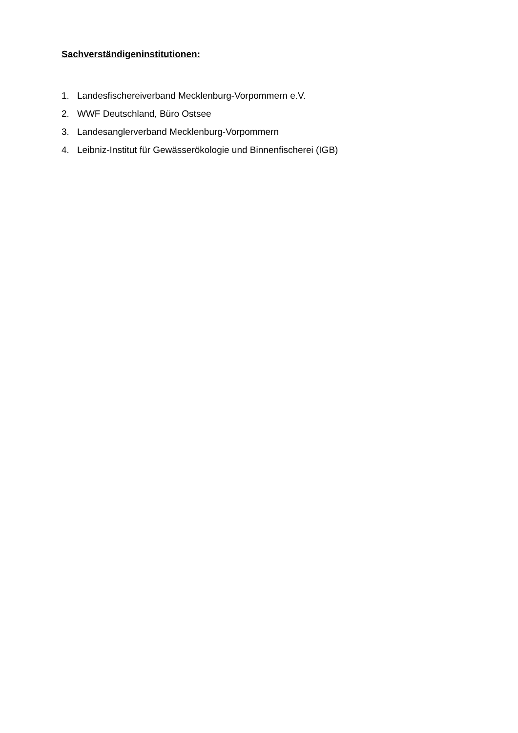Sachverständigeninstitutionen:
1. Landesfischereiverband Mecklenburg-Vorpommern e.V.
2. WWF Deutschland, Büro Ostsee
3. Landesanglerverband Mecklenburg-Vorpommern
4. Leibniz-Institut für Gewässerökologie und Binnenfischerei (IGB)